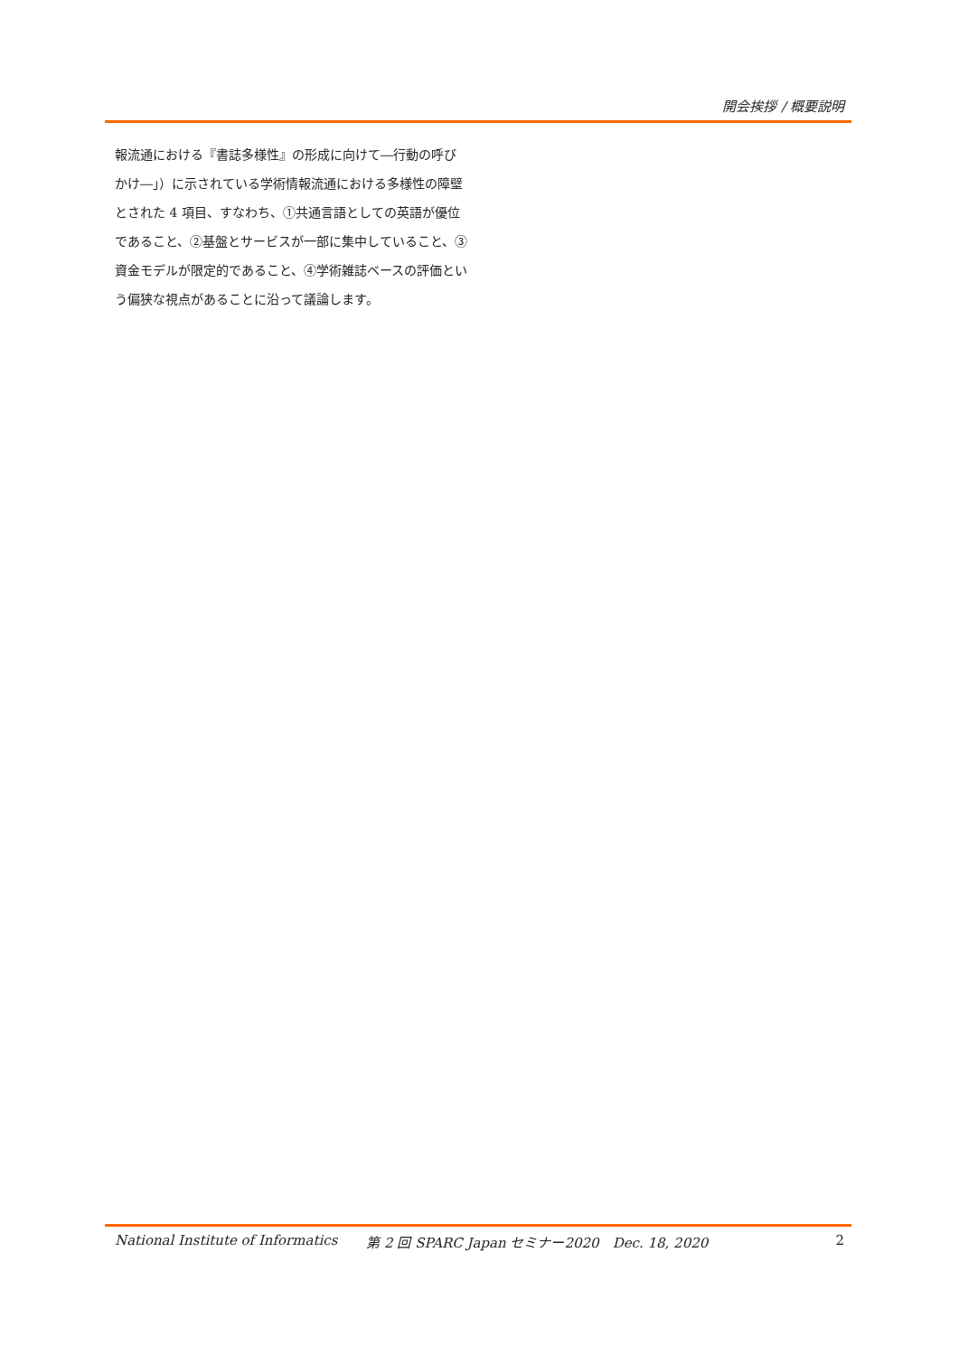開会挨拶 / 概要説明
報流通における『書誌多様性』の形成に向けて―行動の呼びかけ―」）に示されている学術情報流通における多様性の障壁とされた 4 項目、すなわち、①共通言語としての英語が優位であること、②基盤とサービスが一部に集中していること、③資金モデルが限定的であること、④学術雑誌ベースの評価という偏狭な視点があることに沿って議論します。
National Institute of Informatics 第 2 回 SPARC Japan セミナー2020　Dec. 18, 2020 2